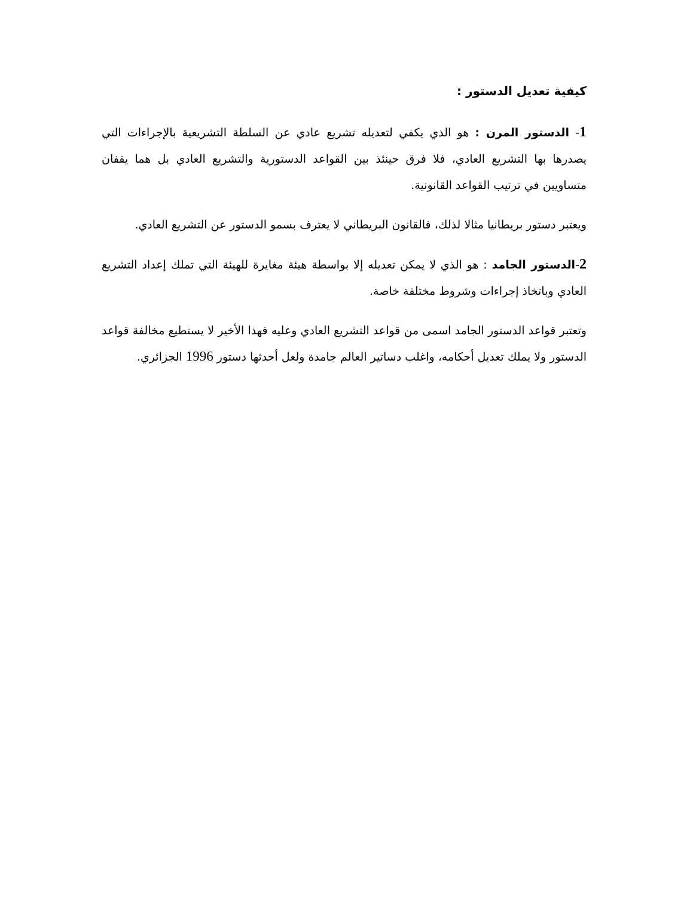كيفية تعديل الدستور :
1- الدستور المرن : هو الذي يكفي لتعديله تشريع عادي عن السلطة التشريعية بالإجراءات التي يصدرها بها التشريع العادي، فلا فرق حينئذ بين القواعد الدستورية والتشريع العادي بل هما يقفان متساويين في ترتيب القواعد القانونية.
ويعتبر دستور بريطانيا مثالا لذلك، فالقانون البريطاني لا يعترف بسمو الدستور عن التشريع العادي.
2-الدستور الجامد : هو الذي لا يمكن تعديله إلا بواسطة هيئة مغايرة للهيئة التي تملك إعداد التشريع العادي وباتخاذ إجراءات وشروط مختلفة خاصة.
وتعتبر قواعد الدستور الجامد اسمى من قواعد التشريع العادي وعليه فهذا الأخير لا يستطيع مخالفة قواعد الدستور ولا يملك تعديل أحكامه، واغلب دساتير العالم جامدة ولعل أحدثها دستور 1996 الجزائري.